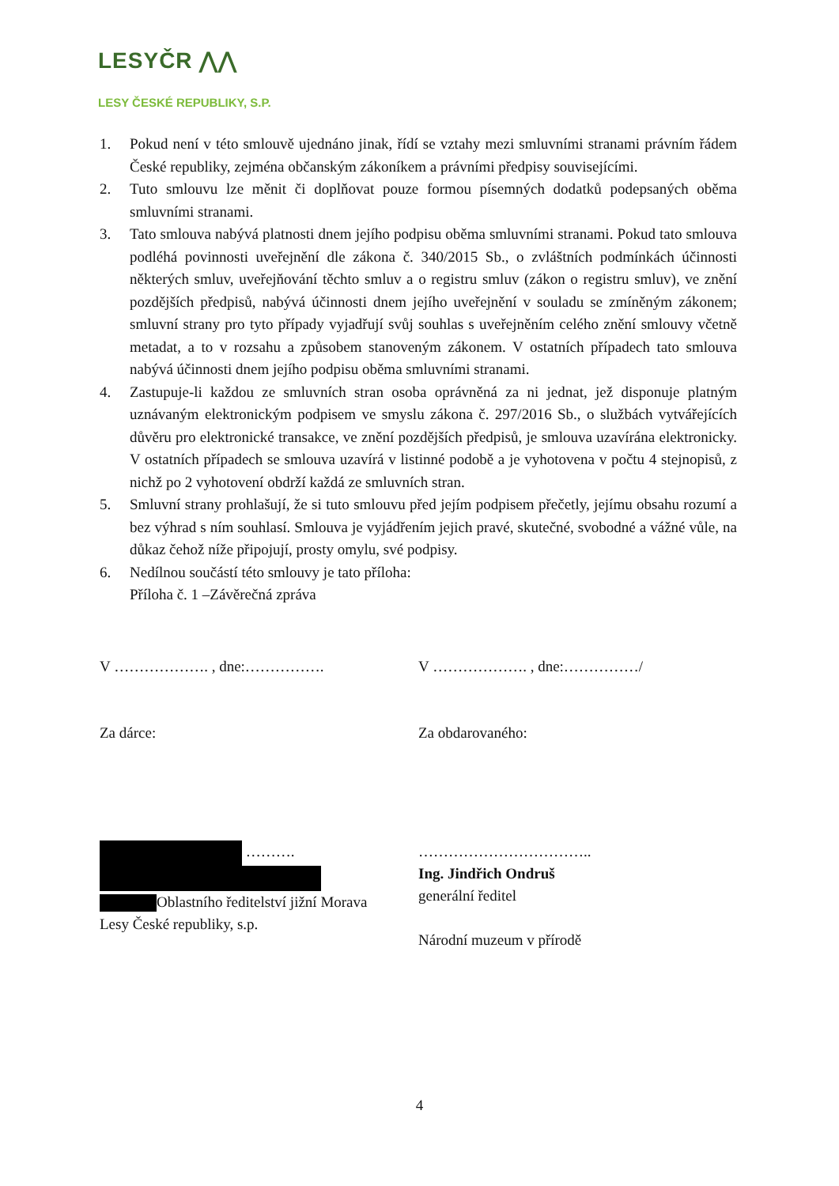LESYČR ⋀⋀
LESY ČESKÉ REPUBLIKY, S.P.
1. Pokud není v této smlouvě ujednáno jinak, řídí se vztahy mezi smluvními stranami právním řádem České republiky, zejména občanským zákoníkem a právními předpisy souvisejícími.
2. Tuto smlouvu lze měnit či doplňovat pouze formou písemných dodatků podepsaných oběma smluvními stranami.
3. Tato smlouva nabývá platnosti dnem jejího podpisu oběma smluvními stranami. Pokud tato smlouva podléhá povinnosti uveřejnění dle zákona č. 340/2015 Sb., o zvláštních podmínkách účinnosti některých smluv, uveřejňování těchto smluv a o registru smluv (zákon o registru smluv), ve znění pozdějších předpisů, nabývá účinnosti dnem jejího uveřejnění v souladu se zmíněným zákonem; smluvní strany pro tyto případy vyjadřují svůj souhlas s uveřejněním celého znění smlouvy včetně metadat, a to v rozsahu a způsobem stanoveným zákonem. V ostatních případech tato smlouva nabývá účinnosti dnem jejího podpisu oběma smluvními stranami.
4. Zastupuje-li každou ze smluvních stran osoba oprávněná za ni jednat, jež disponuje platným uznávaným elektronickým podpisem ve smyslu zákona č. 297/2016 Sb., o službách vytvářejících důvěru pro elektronické transakce, ve znění pozdějších předpisů, je smlouva uzavírána elektronicky. V ostatních případech se smlouva uzavírá v listinné podobě a je vyhotovena v počtu 4 stejnopisů, z nichž po 2 vyhotovení obdrží každá ze smluvních stran.
5. Smluvní strany prohlašují, že si tuto smlouvu před jejím podpisem přečetly, jejímu obsahu rozumí a bez výhrad s ním souhlasí. Smlouva je vyjádřením jejich pravé, skutečné, svobodné a vážné vůle, na důkaz čehož níže připojují, prosty omylu, své podpisy.
6. Nedílnou součástí této smlouvy je tato příloha:
Příloha č. 1 –Závěrečná zpráva
V ………………. , dne:…………….
Za dárce:
……….
Oblastního ředitelství jižní Morava
Lesy České republiky, s.p.
V ………………. , dne:……………/
Za obdarovaného:
……………………………..
Ing. Jindřich Ondruš
generální ředitel
Národní muzeum v přírodě
4